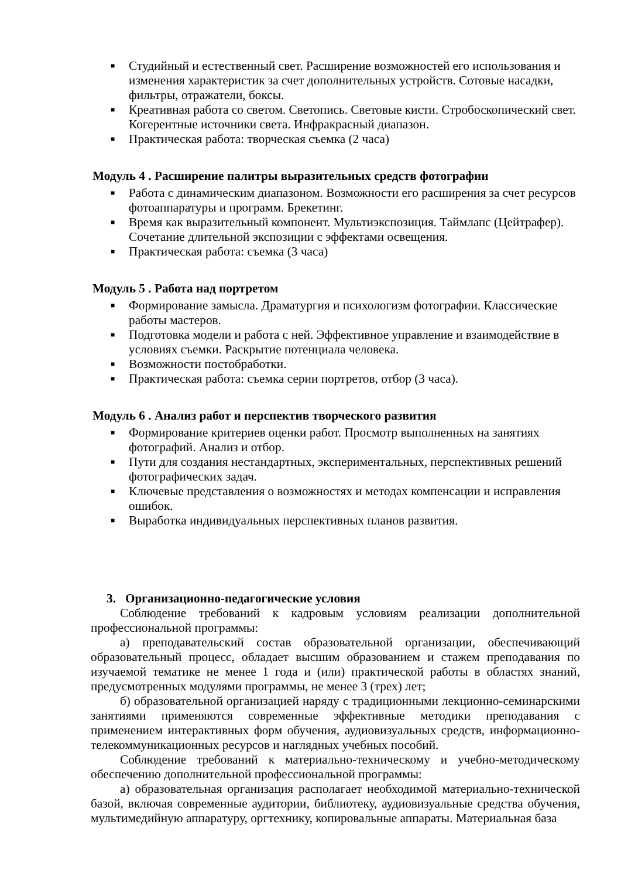■ Студийный и естественный свет. Расширение возможностей его использования и изменения характеристик за счет дополнительных устройств. Сотовые насадки, фильтры, отражатели, боксы.
■ Креативная работа со светом. Светопись. Световые кисти. Стробоскопический свет. Когерентные источники света. Инфракрасный диапазон.
■ Практическая работа: творческая съемка (2 часа)
Модуль 4 . Расширение палитры выразительных средств фотографии
■ Работа с динамическим диапазоном. Возможности его расширения за счет ресурсов фотоаппаратуры и программ. Брекетинг.
■ Время как выразительный компонент. Мультиэкспозиция. Таймлапс (Цейтрафер). Сочетание длительной экспозиции с эффектами освещения.
■ Практическая работа: съемка (3 часа)
Модуль 5 . Работа над портретом
■ Формирование замысла. Драматургия и психологизм фотографии. Классические работы мастеров.
■ Подготовка модели и работа с ней. Эффективное управление и взаимодействие в условиях съемки. Раскрытие потенциала человека.
■ Возможности постобработки.
■ Практическая работа: съемка серии портретов, отбор (3 часа).
Модуль 6 . Анализ работ и перспектив творческого развития
■ Формирование критериев оценки работ. Просмотр выполненных на занятиях фотографий. Анализ и отбор.
■ Пути для создания нестандартных, экспериментальных, перспективных решений фотографических задач.
■ Ключевые представления о возможностях и методах компенсации и исправления ошибок.
■ Выработка индивидуальных перспективных планов развития.
3. Организационно-педагогические условия
Соблюдение требований к кадровым условиям реализации дополнительной профессиональной программы:
а) преподавательский состав образовательной организации, обеспечивающий образовательный процесс, обладает высшим образованием и стажем преподавания по изучаемой тематике не менее 1 года и (или) практической работы в областях знаний, предусмотренных модулями программы, не менее 3 (трех) лет;
б) образовательной организацией наряду с традиционными лекционно-семинарскими занятиями применяются современные эффективные методики преподавания с применением интерактивных форм обучения, аудиовизуальных средств, информационно-телекоммуникационных ресурсов и наглядных учебных пособий.
Соблюдение требований к материально-техническому и учебно-методическому обеспечению дополнительной профессиональной программы:
а) образовательная организация располагает необходимой материально-технической базой, включая современные аудитории, библиотеку, аудиовизуальные средства обучения, мультимедийную аппаратуру, оргтехнику, копировальные аппараты. Материальная база